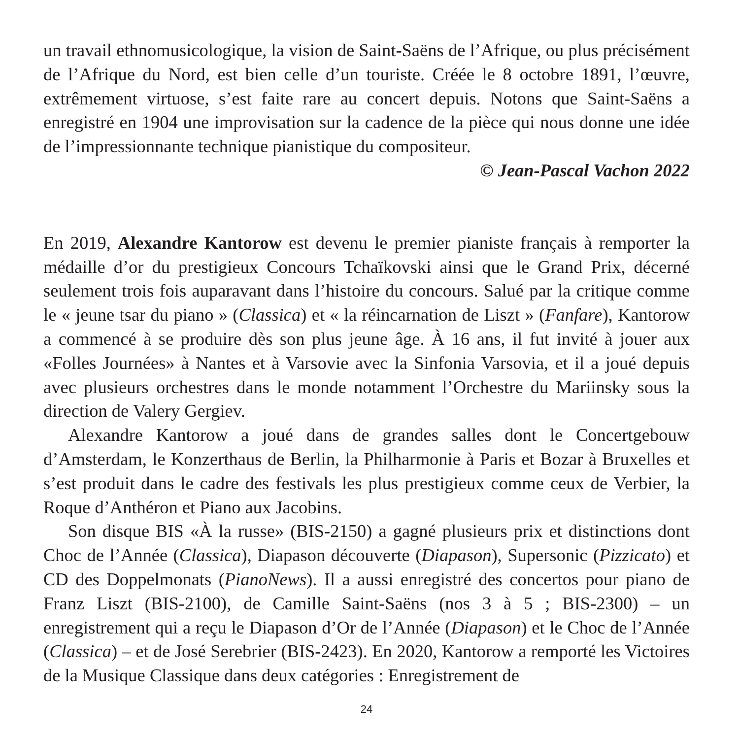un travail ethnomusicologique, la vision de Saint-Saëns de l’Afrique, ou plus précisément de l’Afrique du Nord, est bien celle d’un touriste. Créée le 8 octobre 1891, l’œuvre, extrêmement virtuose, s’est faite rare au concert depuis. Notons que Saint-Saëns a enregistré en 1904 une improvisation sur la cadence de la pièce qui nous donne une idée de l’impressionnante technique pianistique du compositeur.
© Jean-Pascal Vachon 2022
En 2019, Alexandre Kantorow est devenu le premier pianiste français à remporter la médaille d’or du prestigieux Concours Tchaïkovski ainsi que le Grand Prix, décerné seulement trois fois auparavant dans l’histoire du concours. Salué par la critique comme le « jeune tsar du piano » (Classica) et « la réincarnation de Liszt » (Fanfare), Kantorow a commencé à se produire dès son plus jeune âge. À 16 ans, il fut invité à jouer aux «Folles Journées» à Nantes et à Varsovie avec la Sinfonia Varsovia, et il a joué depuis avec plusieurs orchestres dans le monde notamment l’Orchestre du Mariinsky sous la direction de Valery Gergiev.
Alexandre Kantorow a joué dans de grandes salles dont le Concertgebouw d’Amsterdam, le Konzerthaus de Berlin, la Philharmonie à Paris et Bozar à Bruxelles et s’est produit dans le cadre des festivals les plus prestigieux comme ceux de Verbier, la Roque d’Anthéron et Piano aux Jacobins.
Son disque BIS «À la russe» (BIS-2150) a gagné plusieurs prix et distinctions dont Choc de l’Année (Classica), Diapason découverte (Diapason), Supersonic (Pizzicato) et CD des Doppelmonats (PianoNews). Il a aussi enregistré des concertos pour piano de Franz Liszt (BIS-2100), de Camille Saint-Saëns (nos 3 à 5 ; BIS-2300) – un enregistrement qui a reçu le Diapason d’Or de l’Année (Diapason) et le Choc de l’Année (Classica) – et de José Serebrier (BIS-2423). En 2020, Kantorow a remporté les Victoires de la Musique Classique dans deux catégories : Enregistrement de
24